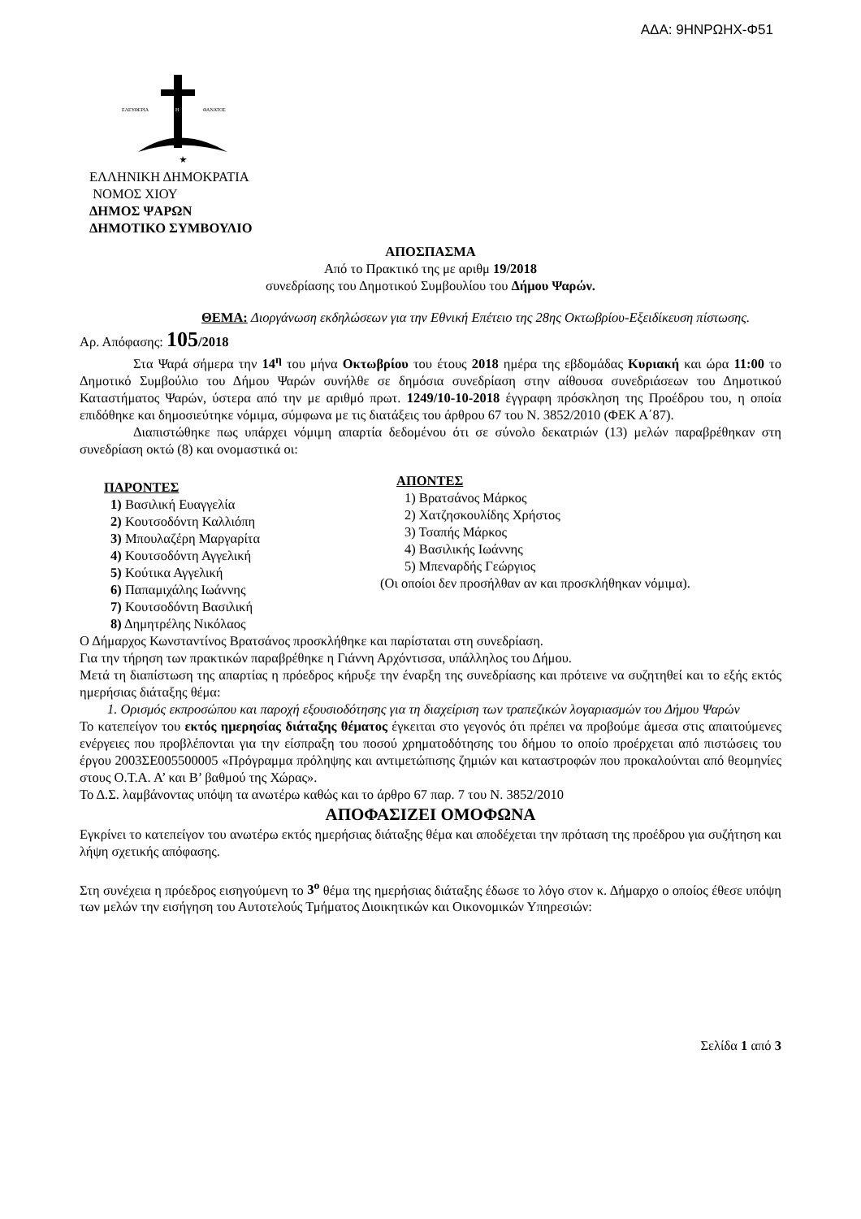ΑΔΑ: 9ΗΝΡΩΗΧ-Φ51
ΕΛΕΥΘΕΡΙΑ
Η
ΘΑΝΑΤΟΣ
ΕΛΛΗΝΙΚΗ ΔΗΜΟΚΡΑΤΙΑ
ΝΟΜΟΣ ΧΙΟΥ
ΔΗΜΟΣ ΨΑΡΩΝ
ΔΗΜΟΤΙΚΟ ΣΥΜΒΟΥΛΙΟ
ΑΠΟΣΠΑΣΜΑ
Από το Πρακτικό της με αριθμ 19/2018
συνεδρίασης του Δημοτικού Συμβουλίου του Δήμου Ψαρών.
ΘΕΜΑ: Διοργάνωση εκδηλώσεων για την Εθνική Επέτειο της 28ης Οκτωβρίου-Εξειδίκευση πίστωσης.
Αρ. Απόφασης: 105/2018
Στα Ψαρά σήμερα την 14<sup>η</sup> του μήνα Οκτωβρίου του έτους 2018 ημέρα της εβδομάδας Κυριακή και ώρα 11:00 το Δημοτικό Συμβούλιο του Δήμου Ψαρών συνήλθε σε δημόσια συνεδρίαση στην αίθουσα συνεδριάσεων του Δημοτικού Καταστήματος Ψαρών, ύστερα από την με αριθμό πρωτ. 1249/10-10-2018 έγγραφη πρόσκληση της Προέδρου του, η οποία επιδόθηκε και δημοσιεύτηκε νόμιμα, σύμφωνα με τις διατάξεις του άρθρου 67 του Ν. 3852/2010 (ΦΕΚ Α΄87).
Διαπιστώθηκε πως υπάρχει νόμιμη απαρτία δεδομένου ότι σε σύνολο δεκατριών (13) μελών παραβρέθηκαν στη συνεδρίαση οκτώ (8) και ονομαστικά οι:
ΠΑΡΟΝΤΕΣ
1) Βασιλική Ευαγγελία
2) Κουτσοδόντη Καλλιόπη
3) Μπουλαζέρη Μαργαρίτα
4) Κουτσοδόντη Αγγελική
5) Κούτικα Αγγελική
6) Παπαμιχάλης Ιωάννης
7) Κουτσοδόντη Βασιλική
8) Δημητρέλης Νικόλαος
ΑΠΟΝΤΕΣ
1) Βρατσάνος Μάρκος
2) Χατζησκουλίδης Χρήστος
3) Τσαπής Μάρκος
4) Βασιλικής Ιωάννης
5) Μπεναρδής Γεώργιος
(Οι οποίοι δεν προσήλθαν αν και προσκλήθηκαν νόμιμα).
Ο Δήμαρχος Κωνσταντίνος Βρατσάνος προσκλήθηκε και παρίσταται στη συνεδρίαση.
Για την τήρηση των πρακτικών παραβρέθηκε η Γιάννη Αρχόντισσα, υπάλληλος του Δήμου.
Μετά τη διαπίστωση της απαρτίας η πρόεδρος κήρυξε την έναρξη της συνεδρίασης και πρότεινε να συζητηθεί και το εξής εκτός ημερήσιας διάταξης θέμα:
1. Ορισμός εκπροσώπου και παροχή εξουσιοδότησης για τη διαχείριση των τραπεζικών λογαριασμών του Δήμου Ψαρών
Το κατεπείγον του εκτός ημερησίας διάταξης θέματος έγκειται στο γεγονός ότι πρέπει να προβούμε άμεσα στις απαιτούμενες ενέργειες που προβλέπονται για την είσπραξη του ποσού χρηματοδότησης του δήμου το οποίο προέρχεται από πιστώσεις του έργου 2003ΣΕ005500005 «Πρόγραμμα πρόληψης και αντιμετώπισης ζημιών και καταστροφών που προκαλούνται από θεομηνίες στους Ο.Τ.Α. Α’ και Β’ βαθμού της Χώρας».
Το Δ.Σ. λαμβάνοντας υπόψη τα ανωτέρω καθώς και το άρθρο 67 παρ. 7 του Ν. 3852/2010
ΑΠΟΦΑΣΙΖΕΙ ΟΜΟΦΩΝΑ
Εγκρίνει το κατεπείγον του ανωτέρω εκτός ημερήσιας διάταξης θέμα και αποδέχεται την πρόταση της προέδρου για συζήτηση και λήψη σχετικής απόφασης.
Στη συνέχεια η πρόεδρος εισηγούμενη το 3<sup>ο</sup> θέμα της ημερήσιας διάταξης έδωσε το λόγο στον κ. Δήμαρχο ο οποίος έθεσε υπόψη των μελών την εισήγηση του Αυτοτελούς Τμήματος Διοικητικών και Οικονομικών Υπηρεσιών:
Σελίδα 1 από 3